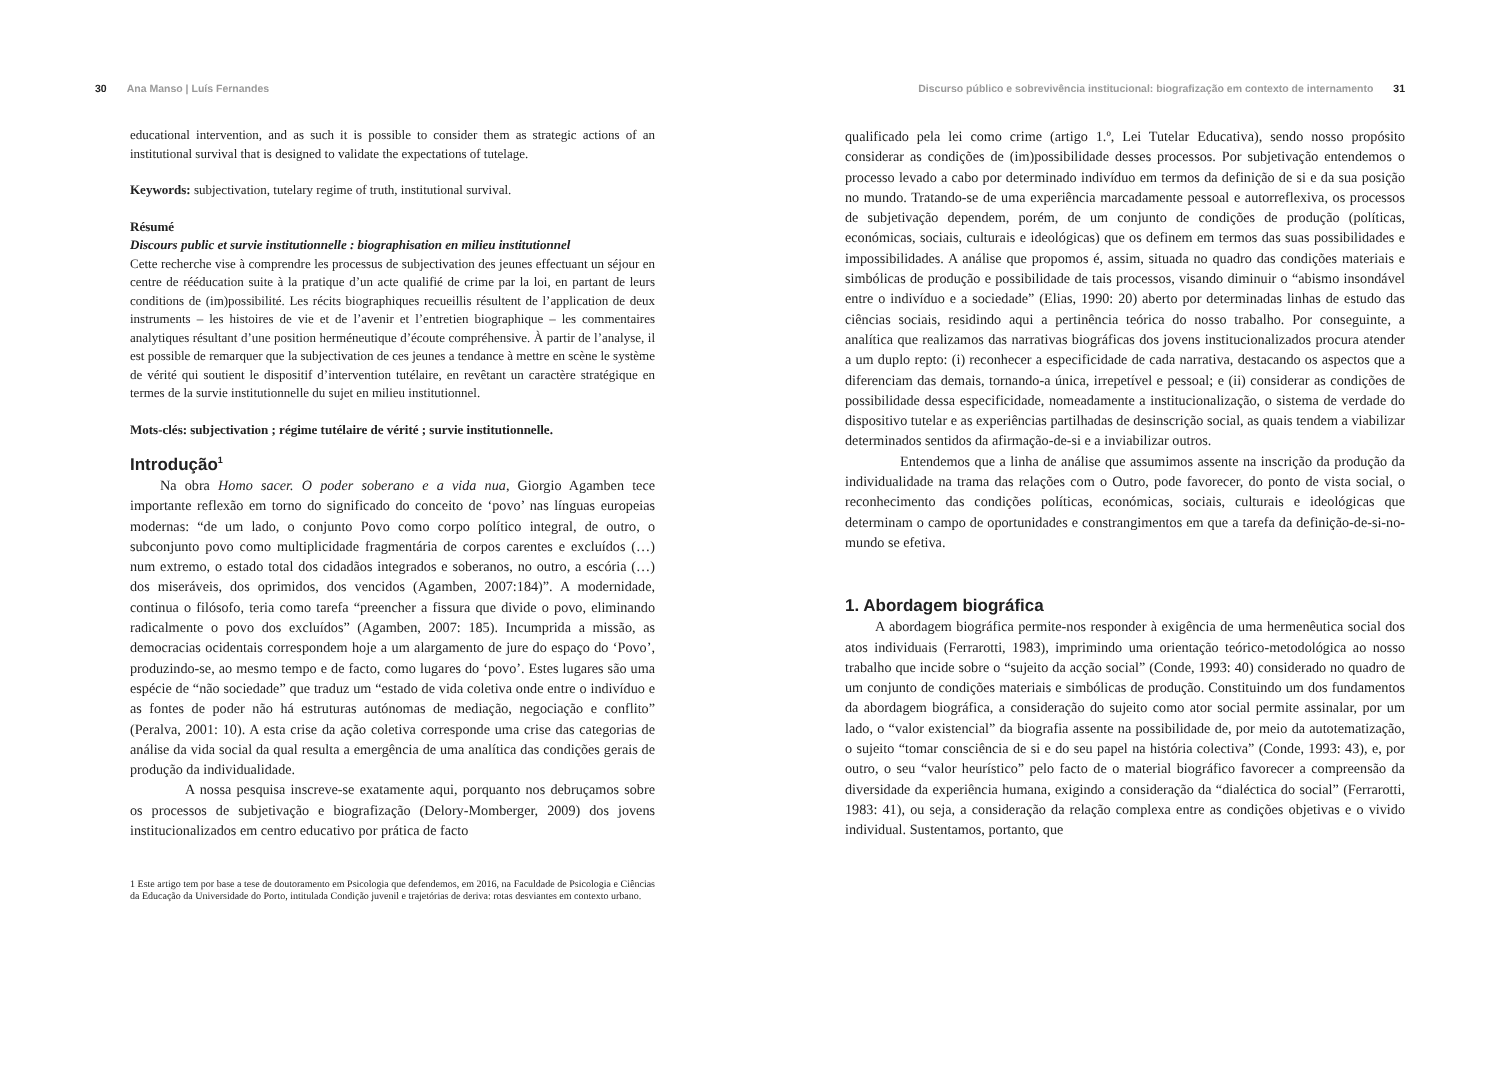30 Ana Manso | Luís Fernandes
educational intervention, and as such it is possible to consider them as strategic actions of an institutional survival that is designed to validate the expectations of tutelage.
Keywords: subjectivation, tutelary regime of truth, institutional survival.
Résumé
Discours public et survie institutionnelle : biographisation en milieu institutionnel
Cette recherche vise à comprendre les processus de subjectivation des jeunes effectuant un séjour en centre de rééducation suite à la pratique d’un acte qualifié de crime par la loi, en partant de leurs conditions de (im)possibilité. Les récits biographiques recueillis résultent de l’application de deux instruments – les histoires de vie et de l’avenir et l’entretien biographique – les commentaires analytiques résultant d’une position herméneutique d’écoute compréhensive. À partir de l’analyse, il est possible de remarquer que la subjectivation de ces jeunes a tendance à mettre en scène le système de vérité qui soutient le dispositif d’intervention tutélaire, en revêtant un caractère stratégique en termes de la survie institutionnelle du sujet en milieu institutionnel.
Mots-clés: subjectivation ; régime tutélaire de vérité ; survie institutionnelle.
Introdução<sup>1</sup>
Na obra Homo sacer. O poder soberano e a vida nua, Giorgio Agamben tece importante reflexão em torno do significado do conceito de ‘povo’ nas línguas europeias modernas: “de um lado, o conjunto Povo como corpo político integral, de outro, o subconjunto povo como multiplicidade fragmentária de corpos carentes e excluídos (…) num extremo, o estado total dos cidadãos integrados e soberanos, no outro, a escória (…) dos miseráveis, dos oprimidos, dos vencidos (Agamben, 2007:184)”. A modernidade, continua o filósofo, teria como tarefa “preencher a fissura que divide o povo, eliminando radicalmente o povo dos excluídos” (Agamben, 2007: 185). Incumprida a missão, as democracias ocidentais correspondem hoje a um alargamento de jure do espaço do ‘Povo’, produzindo-se, ao mesmo tempo e de facto, como lugares do ‘povo’. Estes lugares são uma espécie de “não sociedade” que traduz um “estado de vida coletiva onde entre o indivíduo e as fontes de poder não há estruturas autónomas de mediação, negociação e conflito” (Peralva, 2001: 10). A esta crise da ação coletiva corresponde uma crise das categorias de análise da vida social da qual resulta a emergência de uma analítica das condições gerais de produção da individualidade.
A nossa pesquisa inscreve-se exatamente aqui, porquanto nos debruçamos sobre os processos de subjetivação e biografização (Delory-Momberger, 2009) dos jovens institucionalizados em centro educativo por prática de facto
1 Este artigo tem por base a tese de doutoramento em Psicologia que defendemos, em 2016, na Faculdade de Psicologia e Ciências da Educação da Universidade do Porto, intitulada Condição juvenil e trajetórias de deriva: rotas desviantes em contexto urbano.
Discurso público e sobrevivência institucional: biografização em contexto de internamento 31
qualificado pela lei como crime (artigo 1.º, Lei Tutelar Educativa), sendo nosso propósito considerar as condições de (im)possibilidade desses processos. Por subjetivação entendemos o processo levado a cabo por determinado indivíduo em termos da definição de si e da sua posição no mundo. Tratando-se de uma experiência marcadamente pessoal e autorreflexiva, os processos de subjetivação dependem, porém, de um conjunto de condições de produção (políticas, económicas, sociais, culturais e ideológicas) que os definem em termos das suas possibilidades e impossibilidades. A análise que propomos é, assim, situada no quadro das condições materiais e simbólicas de produção e possibilidade de tais processos, visando diminuir o “abismo insondável entre o indivíduo e a sociedade” (Elias, 1990: 20) aberto por determinadas linhas de estudo das ciências sociais, residindo aqui a pertinência teórica do nosso trabalho. Por conseguinte, a analítica que realizamos das narrativas biográficas dos jovens institucionalizados procura atender a um duplo repto: (i) reconhecer a especificidade de cada narrativa, destacando os aspectos que a diferenciam das demais, tornando-a única, irrepetível e pessoal; e (ii) considerar as condições de possibilidade dessa especificidade, nomeadamente a institucionalização, o sistema de verdade do dispositivo tutelar e as experiências partilhadas de desinscrição social, as quais tendem a viabilizar determinados sentidos da afirmação-de-si e a inviabilizar outros.
Entendemos que a linha de análise que assumimos assente na inscrição da produção da individualidade na trama das relações com o Outro, pode favorecer, do ponto de vista social, o reconhecimento das condições políticas, económicas, sociais, culturais e ideológicas que determinam o campo de oportunidades e constrangimentos em que a tarefa da definição-de-si-no-mundo se efetiva.
1. Abordagem biográfica
A abordagem biográfica permite-nos responder à exigência de uma hermenêutica social dos atos individuais (Ferrarotti, 1983), imprimindo uma orientação teórico-metodológica ao nosso trabalho que incide sobre o “sujeito da acção social” (Conde, 1993: 40) considerado no quadro de um conjunto de condições materiais e simbólicas de produção. Constituindo um dos fundamentos da abordagem biográfica, a consideração do sujeito como ator social permite assinalar, por um lado, o “valor existencial” da biografia assente na possibilidade de, por meio da autotematização, o sujeito “tomar consciência de si e do seu papel na história colectiva” (Conde, 1993: 43), e, por outro, o seu “valor heurístico” pelo facto de o material biográfico favorecer a compreensão da diversidade da experiência humana, exigindo a consideração da “dialéctica do social” (Ferrarotti, 1983: 41), ou seja, a consideração da relação complexa entre as condições objetivas e o vivido individual. Sustentamos, portanto, que